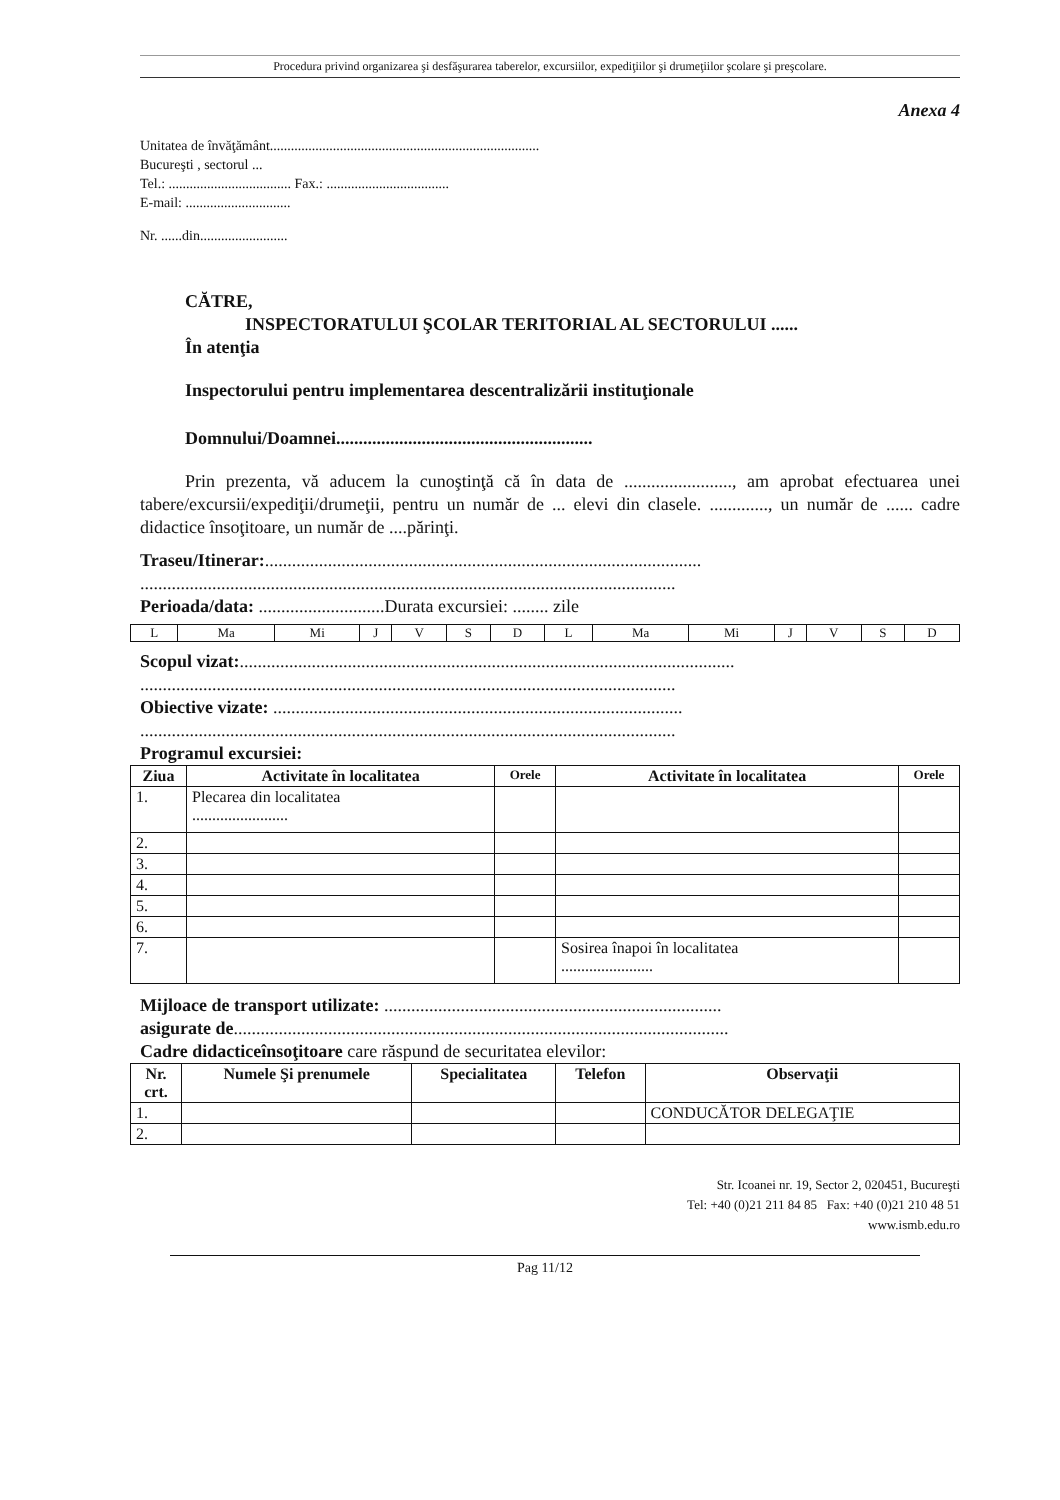Procedura privind organizarea şi desfăşurarea taberelor, excursiilor, expediţiilor şi drumeţiilor şcolare şi preşcolare.
Anexa 4
Unitatea de învăţământ.............................................................................
Bucureşti , sectorul ...
Tel.: ................................... Fax.: ...................................
E-mail: ..............................
Nr. ......din.........................
CĂTRE,
INSPECTORATULUI ŞCOLAR TERITORIAL AL SECTORULUI ......
În atenţia
Inspectorului pentru implementarea descentralizării instituţionale
Domnului/Doamnei.........................................................
Prin prezenta, vă aducem la cunoştinţă că în data de ........................, am aprobat efectuarea unei tabere/excursii/expediţii/drumeţii, pentru un număr de ... elevi din clasele. ............., un număr de ...... cadre didactice însoţitoare, un număr de ....părinţi.
Traseu/Itinerar:.................................................................................................
.......................................................................................................................
Perioada/data: ............................Durata excursiei: ........ zile
| L | Ma | Mi | J | V | S | D | L | Ma | Mi | J | V | S | D |
Scopul vizat:..............................................................................................................
.......................................................................................................................
Obiective vizate: ...........................................................................................
.......................................................................................................................
Programul excursiei:
| Ziua | Activitate în localitatea | Orele | Activitate în localitatea | Orele |
| --- | --- | --- | --- | --- |
| 1. | Plecarea din localitatea ........................ | | | |
| 2. | | | | |
| 3. | | | | |
| 4. | | | | |
| 5. | | | | |
| 6. | | | | |
| 7. | | | Sosirea înapoi în localitatea ....................... | |
Mijloace de transport utilizate: ...........................................................................
asigurate de..............................................................................................................
Cadre didacticeînsoţitoare care răspund de securitatea elevilor:
| Nr. crt. | Numele Şi prenumele | Specialitatea | Telefon | Observaţii |
| --- | --- | --- | --- | --- |
| 1. | | | | CONDUCĂTOR DELEGAŢIE |
| 2. | | | | |
Str. Icoanei nr. 19, Sector 2, 020451, Bucureşti
Tel: +40 (0)21 211 84 85 Fax: +40 (0)21 210 48 51
www.ismb.edu.ro
Pag 11/12